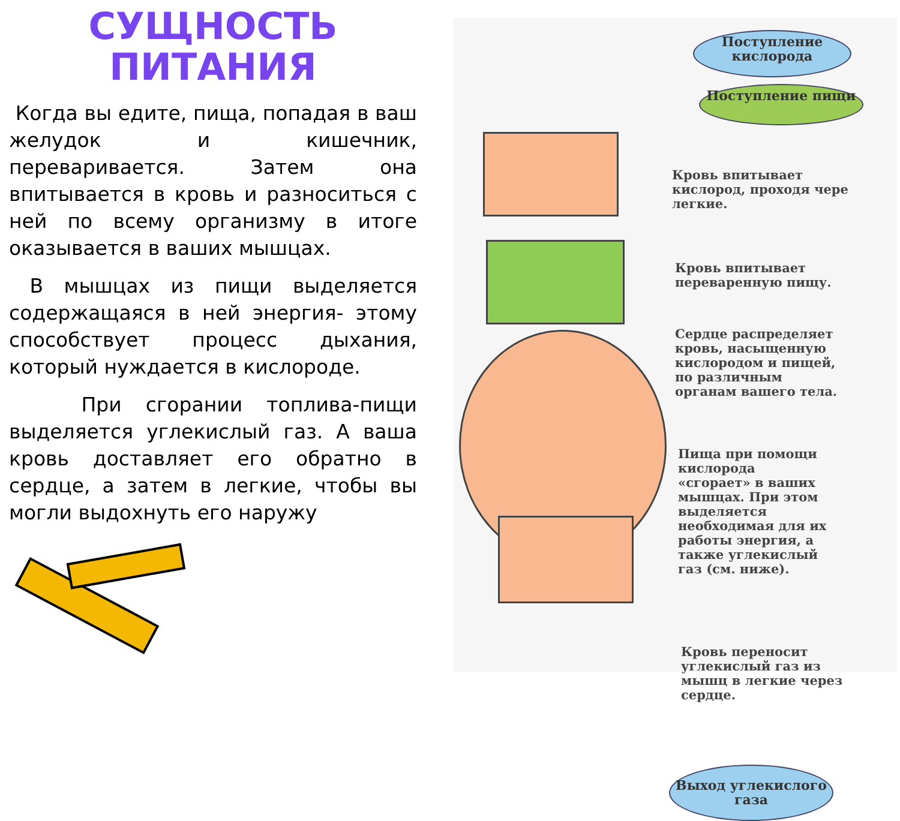СУЩНОСТЬ
ПИТАНИЯ
Когда вы едите, пища, попадая в ваш желудок и кишечник, переваривается. Затем она впитывается в кровь и разноситься с ней по всему организму в итоге оказывается в ваших мышцах.
В мышцах из пищи выделяется содержащаяся в ней энергия- этому способствует процесс дыхания, который нуждается в кислороде.
При сгорании топлива-пищи выделяется углекислый газ. А ваша кровь доставляет его обратно в сердце, а затем в легкие, чтобы вы могли выдохнуть его наружу
Поступление кислорода
Поступление пищи
Кровь впитывает
кислород, проходя чере
легкие.
Кровь впитывает
переваренную пищу.
Сердце распределяет
кровь, насыщенную
кислородом и пищей,
по различным
органам вашего тела.
Пища при помощи
кислорода
«сгорает» в ваших
мышцах. При этом
выделяется
необходимая для их
работы энергия, а
также углекислый
газ (см. ниже).
Кровь переносит
углекислый газ из
мышц в легкие через
сердце.
Выход углекислого газа